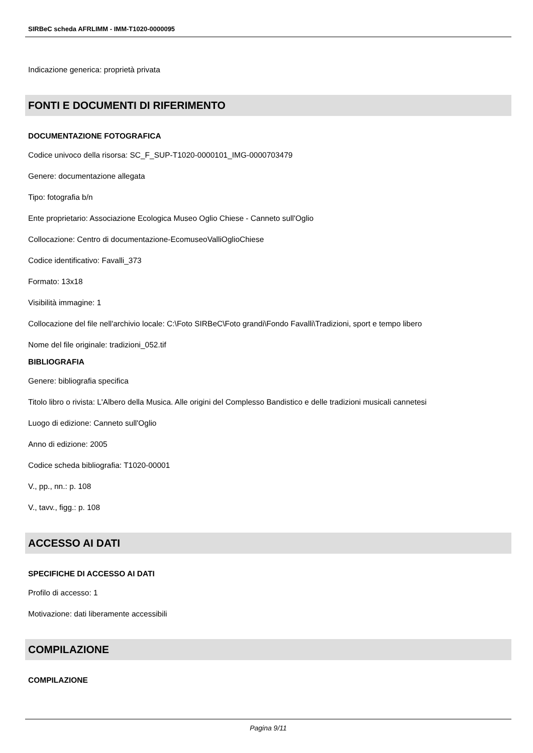SIRBeC scheda AFRLIMM - IMM-T1020-0000095
Indicazione generica: proprietà privata
FONTI E DOCUMENTI DI RIFERIMENTO
DOCUMENTAZIONE FOTOGRAFICA
Codice univoco della risorsa: SC_F_SUP-T1020-0000101_IMG-0000703479
Genere: documentazione allegata
Tipo: fotografia b/n
Ente proprietario: Associazione Ecologica Museo Oglio Chiese - Canneto sull'Oglio
Collocazione: Centro di documentazione-EcomuseoValliOglioChiese
Codice identificativo: Favalli_373
Formato: 13x18
Visibilità immagine: 1
Collocazione del file nell'archivio locale: C:\Foto SIRBeC\Foto grandi\Fondo Favalli\Tradizioni, sport e tempo libero
Nome del file originale: tradizioni_052.tif
BIBLIOGRAFIA
Genere: bibliografia specifica
Titolo libro o rivista: L'Albero della Musica. Alle origini del Complesso Bandistico e delle tradizioni musicali cannetesi
Luogo di edizione: Canneto sull'Oglio
Anno di edizione: 2005
Codice scheda bibliografia: T1020-00001
V., pp., nn.: p. 108
V., tavv., figg.: p. 108
ACCESSO AI DATI
SPECIFICHE DI ACCESSO AI DATI
Profilo di accesso: 1
Motivazione: dati liberamente accessibili
COMPILAZIONE
COMPILAZIONE
Pagina 9/11